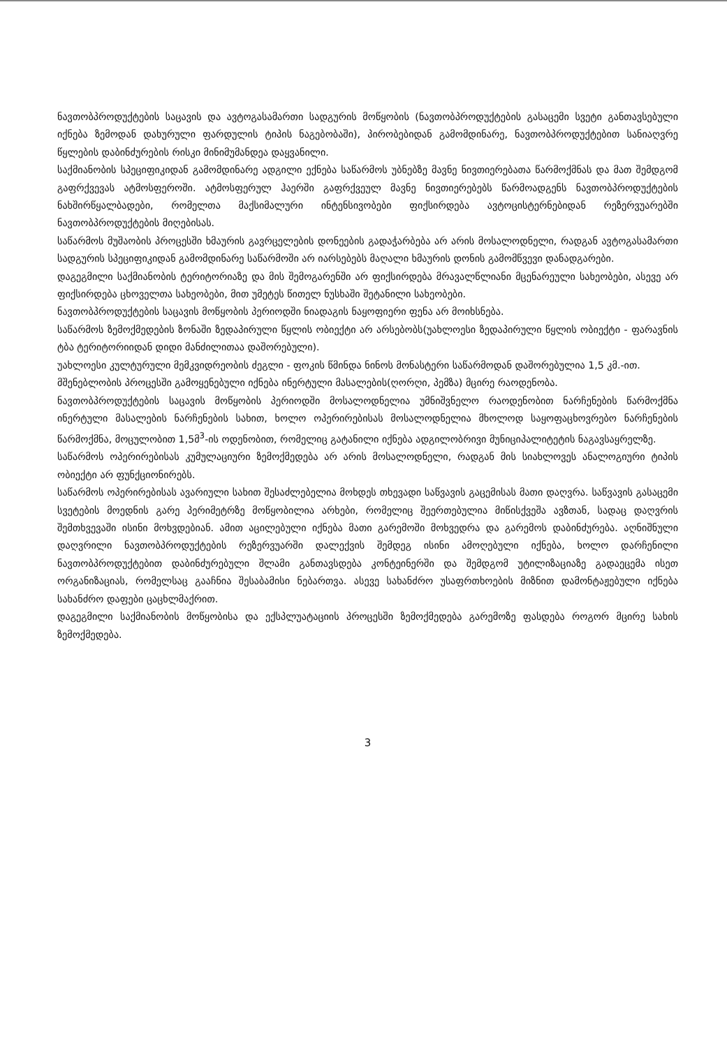ნავთობპროდუქტების საცავის და ავტოგასამართი სადგურის მოწყობის (ნავთობპროდუქტების გასაცემი სვეტი განთავსებული იქნება ზემოდან დახურული ფარდულის ტიპის ნაგებობაში), პირობებიდან გამომდინარე, ნავთობპროდუქტებით სანიაღვრე წყლების დაბინძურების რისკი მინიმუმანდეა დაყვანილი.
საქმიანობის სპეციფიკიდან გამომდინარე ადგილი ექნება საწარმოს უბნებზე მავნე ნივთიერებათა წარმოქმნას და მათ შემდგომ გაფრქვევას ატმოსფეროში. ატმოსფერულ ჰაერში გაფრქვეულ მავნე ნივთიერებებს წარმოადგენს ნავთობპროდუქტების ნახშირწყალბადები, რომელთა მაქსიმალური ინტენსივობები ფიქსირდება ავტოცისტერნებიდან რეზერვუარებში ნავთობპროდუქტების მიღებისას.
საწარმოს მუშაობის პროცესში ხმაურის გავრცელების დონეების გადაჭარბება არ არის მოსალოდნელი, რადგან ავტოგასამართი სადგურის სპეციფიკიდან გამომდინარე საწარმოში არ იარსებებს მაღალი ხმაურის დონის გამომწვევი დანადგარები.
დაგეგმილი საქმიანობის ტერიტორიაზე და მის შემოგარენში არ ფიქსირდება მრავალწლიანი მცენარეული სახეობები, ასევე არ ფიქსირდება ცხოველთა სახეობები, მით უმეტეს წითელ ნუსხაში შეტანილი სახეობები.
ნავთობპროდუქტების საცავის მოწყობის პერიოდში ნიადაგის ნაყოფიერი ფენა არ მოიხსნება.
საწარმოს ზემოქმედების ზონაში ზედაპირული წყლის ობიექტი არ არსებობს(უახლოესი ზედაპირული წყლის ობიექტი - ფარავნის ტბა ტერიტორიიდან დიდი მანძილითაა დაშორებული).
უახლოესი კულტურული მემკვიდრეობის ძეგლი - ფოკის წმინდა ნინოს მონასტერი საწარმოდან დაშორებულია 1,5 კმ.-ით.
მშენებლობის პროცესში გამოყენებული იქნება ინერტული მასალების(ღორღი, პემზა) მცირე რაოდენობა.
ნავთობპროდუქტების საცავის მოწყობის პერიოდში მოსალოდნელია უმნიშვნელო რაოდენობით ნარჩენების წარმოქმნა ინერტული მასალების ნარჩენების სახით, ხოლო ოპერირებისას მოსალოდნელია მხოლოდ საყოფაცხოვრებო ნარჩენების წარმოქმნა, მოცულობით 1,5მ<sup>3</sup>-ის ოდენობით, რომელიც გატანილი იქნება ადგილობრივი მუნიციპალიტეტის ნაგავსაყრელზე.
საწარმოს ოპერირებისას კუმულაციური ზემოქმედება არ არის მოსალოდნელი, რადგან მის სიახლოვეს ანალოგიური ტიპის ობიექტი არ ფუნქციონირებს.
საწარმოს ოპერირებისას ავარიული სახით შესაძლებელია მოხდეს თხევადი საწვავის გაცემისას მათი დაღვრა. საწვავის გასაცემი სვეტების მოედნის გარე პერიმეტრზე მოწყობილია არხები, რომელიც შეერთებულია მიწისქვეშა ავზთან, სადაც დაღვრის შემთხვევაში ისინი მოხვდებიან. ამით აცილებული იქნება მათი გარემოში მოხვედრა და გარემოს დაბინძურება. აღნიშნული დაღვრილი ნავთობპროდუქტების რეზერვუარში დალექვის შემდეგ ისინი ამოღებული იქნება, ხოლო დარჩენილი ნავთობპროდუქტებით დაბინძურებული შლამი განთავსდება კონტეინერში და შემდგომ უტილიზაციაზე გადაეცემა ისეთ ორგანიზაციას, რომელსაც გააჩნია შესაბამისი ნებართვა. ასევე სახანძრო უსაფრთხოების მიზნით დამონტაჟებული იქნება სახანძრო დაფები ცაცხლმაქრით.
დაგეგმილი საქმიანობის მოწყობისა და ექსპლუატაციის პროცესში ზემოქმედება გარემოზე ფასდება როგორ მცირე სახის ზემოქმედება.
3